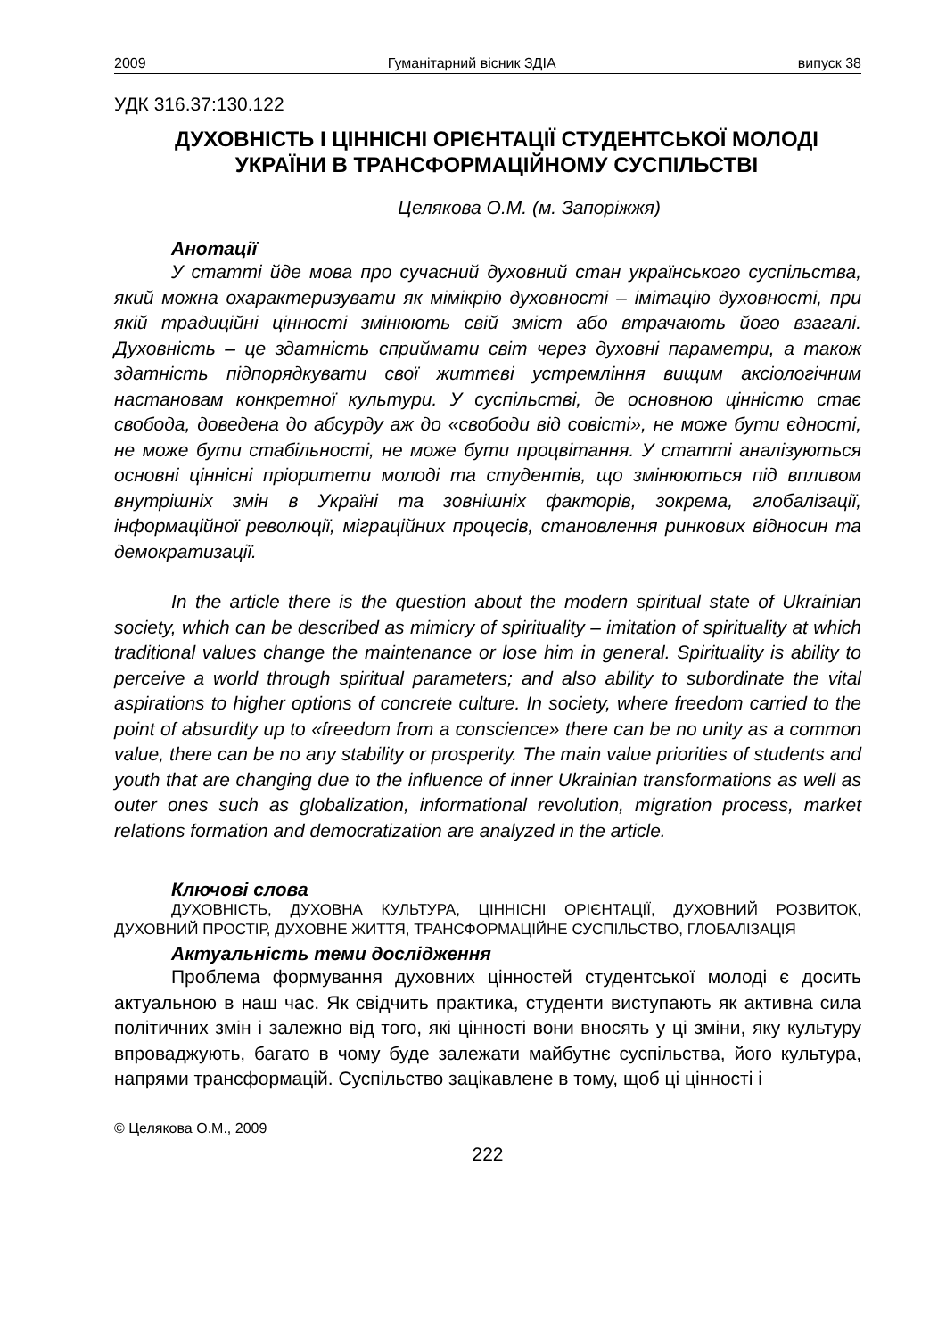2009 Гуманітарний вісник ЗДІА випуск 38
УДК 316.37:130.122
ДУХОВНІСТЬ І ЦІННІСНІ ОРІЄНТАЦІЇ СТУДЕНТСЬКОЇ МОЛОДІ УКРАЇНИ В ТРАНСФОРМАЦІЙНОМУ СУСПІЛЬСТВІ
Целякова О.М. (м. Запоріжжя)
Анотації
У статті йде мова про сучасний духовний стан українського суспільства, який можна охарактеризувати як мімікрію духовності – імітацію духовності, при якій традиційні цінності змінюють свій зміст або втрачають його взагалі. Духовність – це здатність сприймати світ через духовні параметри, а також здатність підпорядкувати свої життєві устремління вищим аксіологічним настановам конкретної культури. У суспільстві, де основною цінністю стає свобода, доведена до абсурду аж до «свободи від совісті», не може бути єдності, не може бути стабільності, не може бути процвітання. У статті аналізуються основні ціннісні пріоритети молоді та студентів, що змінюються під впливом внутрішніх змін в Україні та зовнішніх факторів, зокрема, глобалізації, інформаційної революції, міграційних процесів, становлення ринкових відносин та демократизації.
In the article there is the question about the modern spiritual state of Ukrainian society, which can be described as mimicry of spirituality – imitation of spirituality at which traditional values change the maintenance or lose him in general. Spirituality is ability to perceive a world through spiritual parameters; and also ability to subordinate the vital aspirations to higher options of concrete culture. In society, where freedom carried to the point of absurdity up to «freedom from a conscience» there can be no unity as a common value, there can be no any stability or prosperity. The main value priorities of students and youth that are changing due to the influence of inner Ukrainian transformations as well as outer ones such as globalization, informational revolution, migration process, market relations formation and democratization are analyzed in the article.
Ключові слова
ДУХОВНІСТЬ, ДУХОВНА КУЛЬТУРА, ЦІННІСНІ ОРІЄНТАЦІЇ, ДУХОВНИЙ РОЗВИТОК, ДУХОВНИЙ ПРОСТІР, ДУХОВНЕ ЖИТТЯ, ТРАНСФОРМАЦІЙНЕ СУСПІЛЬСТВО, ГЛОБАЛІЗАЦІЯ
Актуальність теми дослідження
Проблема формування духовних цінностей студентської молоді є досить актуальною в наш час. Як свідчить практика, студенти виступають як активна сила політичних змін і залежно від того, які цінності вони вносять у ці зміни, яку культуру впроваджують, багато в чому буде залежати майбутнє суспільства, його культура, напрями трансформацій. Суспільство зацікавлене в тому, щоб ці цінності і
© Целякова О.М., 2009
222